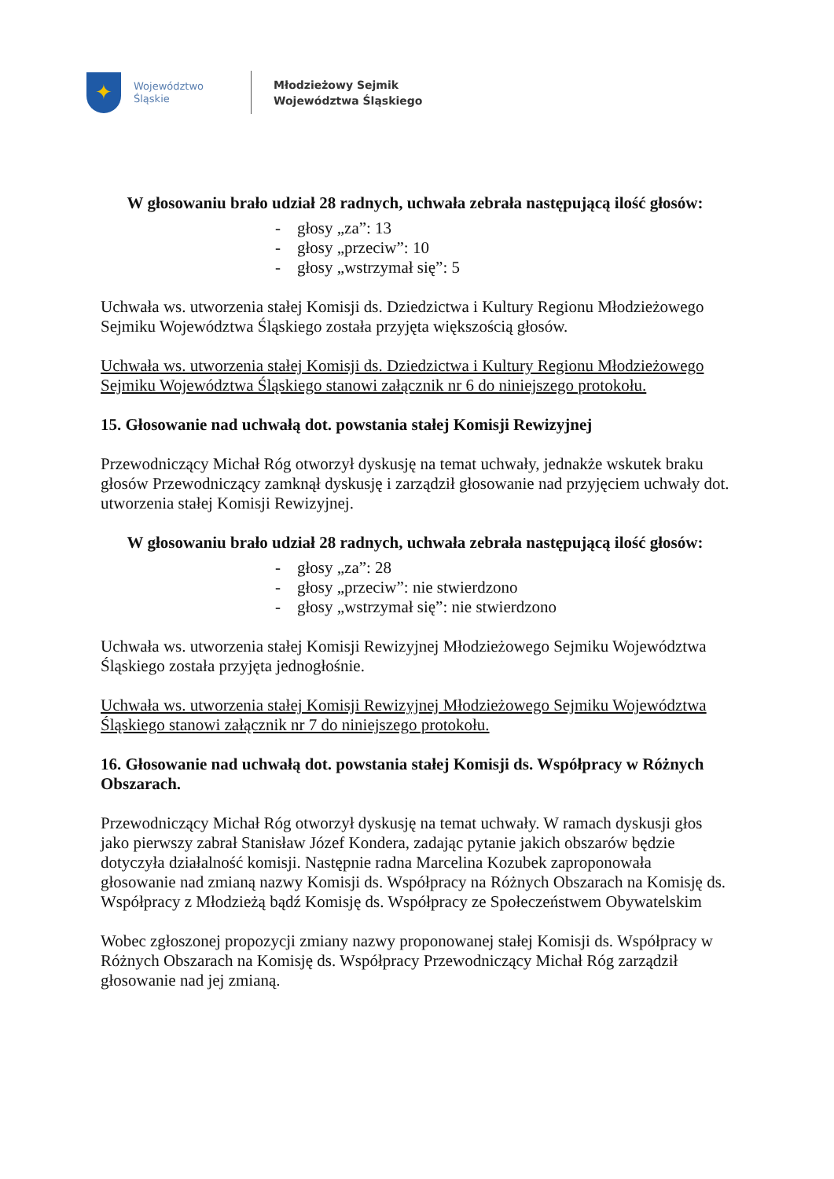✦
Województwo
Śląskie
Młodzieżowy Sejmik
Województwa Śląskiego
W głosowaniu brało udział 28 radnych, uchwała zebrała następującą ilość głosów:
- głosy „za”: 13
- głosy „przeciw”: 10
- głosy „wstrzymał się”: 5
Uchwała ws. utworzenia stałej Komisji ds. Dziedzictwa i Kultury Regionu Młodzieżowego Sejmiku Województwa Śląskiego została przyjęta większością głosów.
Uchwała ws. utworzenia stałej Komisji ds. Dziedzictwa i Kultury Regionu Młodzieżowego Sejmiku Województwa Śląskiego stanowi załącznik nr 6 do niniejszego protokołu.
15. Głosowanie nad uchwałą dot. powstania stałej Komisji Rewizyjnej
Przewodniczący Michał Róg otworzył dyskusję na temat uchwały, jednakże wskutek braku głosów Przewodniczący zamknął dyskusję i zarządził głosowanie nad przyjęciem uchwały dot. utworzenia stałej Komisji Rewizyjnej.
W głosowaniu brało udział 28 radnych, uchwała zebrała następującą ilość głosów:
- głosy „za”: 28
- głosy „przeciw”: nie stwierdzono
- głosy „wstrzymał się”: nie stwierdzono
Uchwała ws. utworzenia stałej Komisji Rewizyjnej Młodzieżowego Sejmiku Województwa Śląskiego została przyjęta jednogłośnie.
Uchwała ws. utworzenia stałej Komisji Rewizyjnej Młodzieżowego Sejmiku Województwa Śląskiego stanowi załącznik nr 7 do niniejszego protokołu.
16. Głosowanie nad uchwałą dot. powstania stałej Komisji ds. Współpracy w Różnych Obszarach.
Przewodniczący Michał Róg otworzył dyskusję na temat uchwały. W ramach dyskusji głos jako pierwszy zabrał Stanisław Józef Kondera, zadając pytanie jakich obszarów będzie dotyczyła działalność komisji. Następnie radna Marcelina Kozubek zaproponowała głosowanie nad zmianą nazwy Komisji ds. Współpracy na Różnych Obszarach na Komisję ds. Współpracy z Młodzieżą bądź Komisję ds. Współpracy ze Społeczeństwem Obywatelskim
Wobec zgłoszonej propozycji zmiany nazwy proponowanej stałej Komisji ds. Współpracy w Różnych Obszarach na Komisję ds. Współpracy Przewodniczący Michał Róg zarządził głosowanie nad jej zmianą.